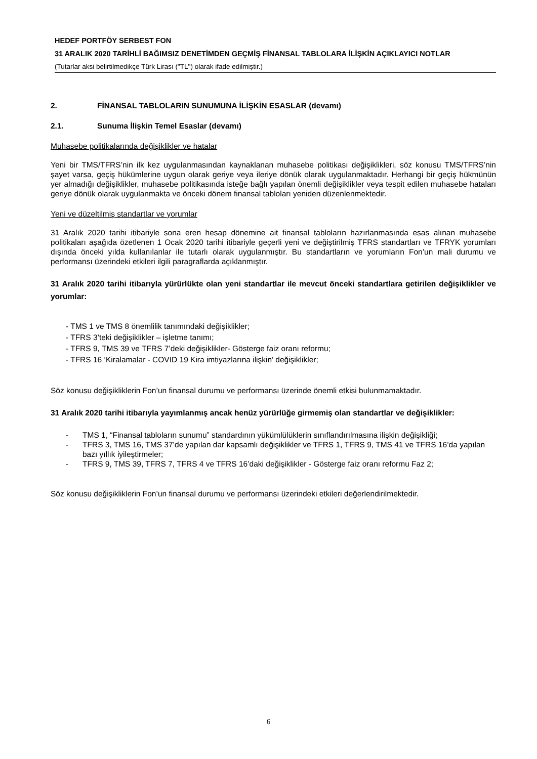HEDEF PORTFÖY SERBEST FON
31 ARALIK 2020 TARİHLİ BAĞIMSIZ DENETİMDEN GEÇMİŞ FİNANSAL TABLOLARA İLİŞKİN AÇIKLAYICI NOTLAR
(Tutarlar aksi belirtilmedikçe Türk Lirası ("TL") olarak ifade edilmiştir.)
2. FİNANSAL TABLOLARIN SUNUMUNA İLİŞKİN ESASLAR (devamı)
2.1. Sunuma İlişkin Temel Esaslar (devamı)
Muhasebe politikalarında değişiklikler ve hatalar
Yeni bir TMS/TFRS’nin ilk kez uygulanmasından kaynaklanan muhasebe politikası değişiklikleri, söz konusu TMS/TFRS’nin şayet varsa, geçiş hükümlerine uygun olarak geriye veya ileriye dönük olarak uygulanmaktadır. Herhangi bir geçiş hükmünün yer almadığı değişiklikler, muhasebe politikasında isteğe bağlı yapılan önemli değişiklikler veya tespit edilen muhasebe hataları geriye dönük olarak uygulanmakta ve önceki dönem finansal tabloları yeniden düzenlenmektedir.
Yeni ve düzeltilmiş standartlar ve yorumlar
31 Aralık 2020 tarihi itibariyle sona eren hesap dönemine ait finansal tabloların hazırlanmasında esas alınan muhasebe politikaları aşağıda özetlenen 1 Ocak 2020 tarihi itibariyle geçerli yeni ve değiştirilmiş TFRS standartları ve TFRYK yorumları dışında önceki yılda kullanılanlar ile tutarlı olarak uygulanmıştır. Bu standartların ve yorumların Fon’un mali durumu ve performansı üzerindeki etkileri ilgili paragraflarda açıklanmıştır.
31 Aralık 2020 tarihi itibarıyla yürürlükte olan yeni standartlar ile mevcut önceki standartlara getirilen değişiklikler ve yorumlar:
- TMS 1 ve TMS 8 önemlilik tanımındaki değişiklikler;
- TFRS 3’teki değişiklikler – işletme tanımı;
- TFRS 9, TMS 39 ve TFRS 7’deki değişiklikler- Gösterge faiz oranı reformu;
- TFRS 16 ‘Kiralamalar - COVID 19 Kira imtiyazlarına ilişkin’ değişiklikler;
Söz konusu değişikliklerin Fon’un finansal durumu ve performansı üzerinde önemli etkisi bulunmamaktadır.
31 Aralık 2020 tarihi itibarıyla yayımlanmış ancak henüz yürürlüğe girmemiş olan standartlar ve değişiklikler:
- TMS 1, “Finansal tabloların sunumu” standardının yükümlülüklerin sınıflandırılmasına ilişkin değişikliği;
- TFRS 3, TMS 16, TMS 37’de yapılan dar kapsamlı değişiklikler ve TFRS 1, TFRS 9, TMS 41 ve TFRS 16’da yapılan bazı yıllık iyileştirmeler;
- TFRS 9, TMS 39, TFRS 7, TFRS 4 ve TFRS 16’daki değişiklikler - Gösterge faiz oranı reformu Faz 2;
Söz konusu değişikliklerin Fon’un finansal durumu ve performansı üzerindeki etkileri değerlendirilmektedir.
6